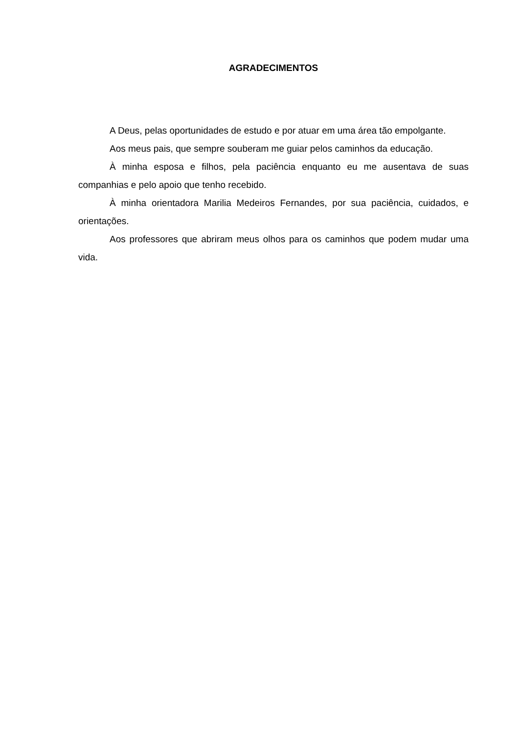AGRADECIMENTOS
A Deus, pelas oportunidades de estudo e por atuar em uma área tão empolgante.
Aos meus pais, que sempre souberam me guiar pelos caminhos da educação.
À minha esposa e filhos, pela paciência enquanto eu me ausentava de suas companhias e pelo apoio que tenho recebido.
À minha orientadora Marilia Medeiros Fernandes, por sua paciência, cuidados, e orientações.
Aos professores que abriram meus olhos para os caminhos que podem mudar uma vida.